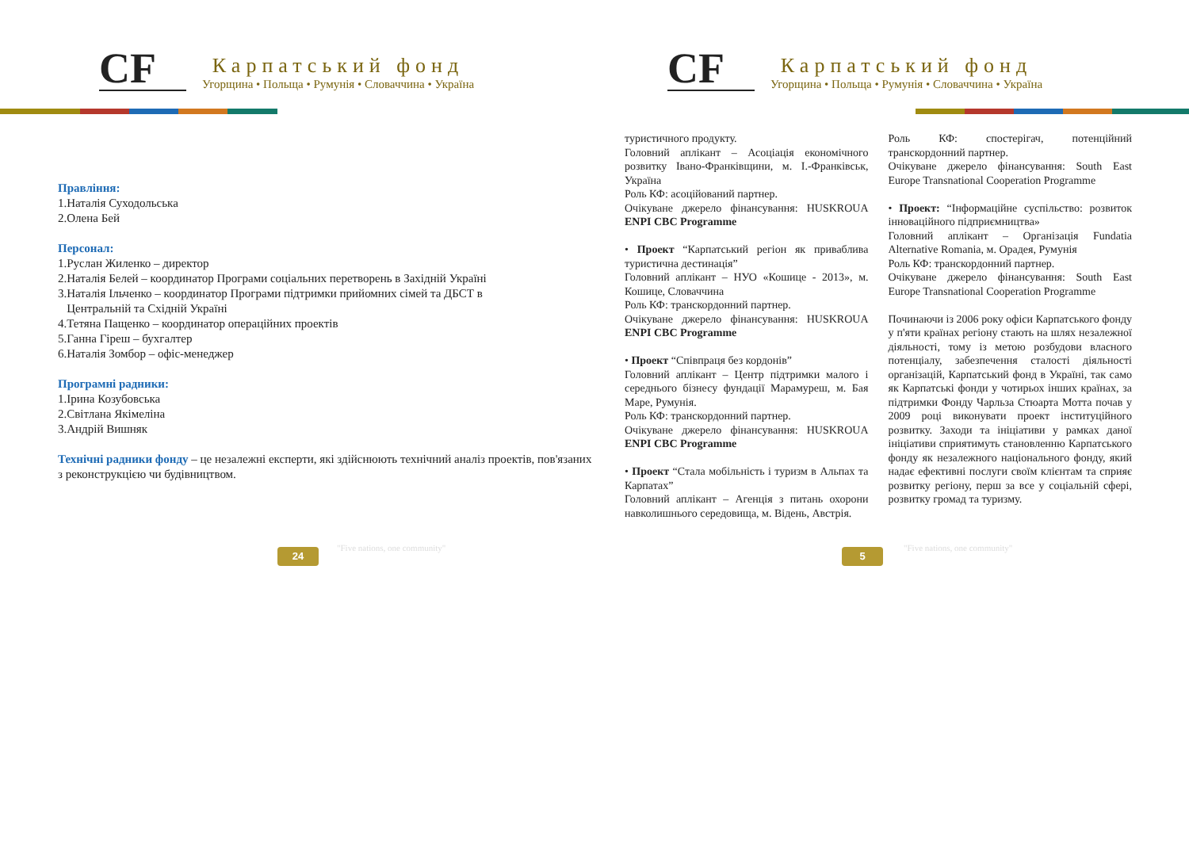CF
Карпатський фонд
Угорщина • Польща • Румунія • Словаччина • Україна
Правління:
1.Наталія Суходольська
2.Олена Бей
Персонал:
1.Руслан Жиленко – директор
2.Наталія Белей – координатор Програми соціальних перетворень в Західній Україні
3.Наталія Ільченко – координатор Програми підтримки прийомних сімей та ДБСТ в
Центральній та Східній Україні
4.Тетяна Пащенко – координатор операційних проектів
5.Ганна Гіреш – бухгалтер
6.Наталія Зомбор – офіс-менеджер
Програмні радники:
1.Ірина Козубовська
2.Світлана Якімеліна
3.Андрій Вишняк
Технічні радники фонду – це незалежні експерти, які здійснюють технічний аналіз проектів, пов'язаних з реконструкцією чи будівництвом.
24 "Five nations, one community"
CF
Карпатський фонд
Угорщина • Польща • Румунія • Словаччина • Україна
туристичного продукту.
Головний аплікант – Асоціація економічного розвитку Івано-Франківщини, м. І.-Франківськ, Україна
Роль КФ: асоційований партнер.
Очікуване джерело фінансування: HUSKROUA ENPI CBC Programme
• Проект “Карпатський регіон як приваблива туристична дестинація”
Головний аплікант – НУО «Кошице - 2013», м. Кошице, Словаччина
Роль КФ: транскордонний партнер.
Очікуване джерело фінансування: HUSKROUA ENPI CBC Programme
• Проект “Співпраця без кордонів”
Головний аплікант – Центр підтримки малого і середнього бізнесу фундації Марамуреш, м. Бая Маре, Румунія.
Роль КФ: транскордонний партнер.
Очікуване джерело фінансування: HUSKROUA ENPI CBC Programme
• Проект “Стала мобільність і туризм в Альпах та Карпатах”
Головний аплікант – Агенція з питань охорони навколишнього середовища, м. Відень, Австрія.
Роль КФ: спостерігач, потенційний транскордонний партнер.
Очікуване джерело фінансування: South East Europe Transnational Cooperation Programme
• Проект: “Інформаційне суспільство: розвиток інноваційного підприємництва»
Головний аплікант – Організація Fundatia Alternative Romania, м. Орадея, Румунія
Роль КФ: транскордонний партнер.
Очікуване джерело фінансування: South East Europe Transnational Cooperation Programme
Починаючи із 2006 року офіси Карпатського фонду у п'яти країнах регіону стають на шлях незалежної діяльності, тому із метою розбудови власного потенціалу, забезпечення сталості діяльності організацій, Карпатський фонд в Україні, так само як Карпатські фонди у чотирьох інших країнах, за підтримки Фонду Чарльза Стюарта Мотта почав у 2009 році виконувати проект інституційного розвитку. Заходи та ініціативи у рамках даної ініціативи сприятимуть становленню Карпатського фонду як незалежного національного фонду, який надає ефективні послуги своїм клієнтам та сприяє розвитку регіону, перш за все у соціальній сфері, розвитку громад та туризму.
5 "Five nations, one community"